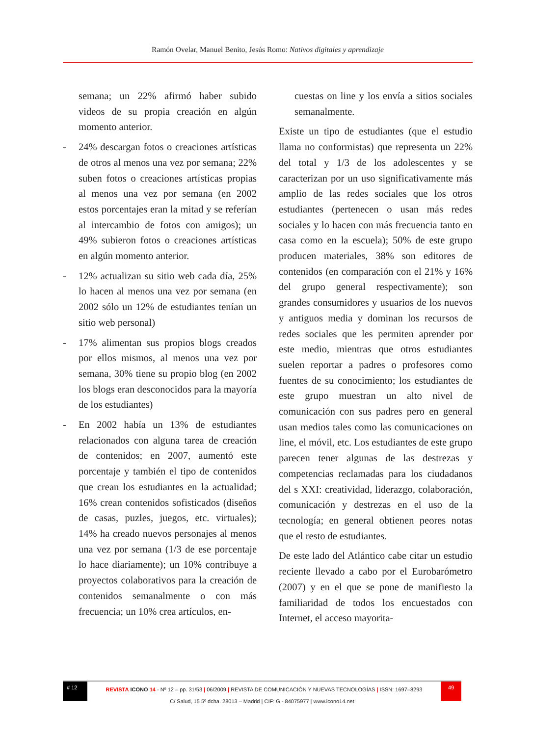Ramón Ovelar, Manuel Benito, Jesús Romo: Nativos digitales y aprendizaje
semana; un 22% afirmó haber subido videos de su propia creación en algún momento anterior.
- 24% descargan fotos o creaciones artísticas de otros al menos una vez por semana; 22% suben fotos o creaciones artísticas propias al menos una vez por semana (en 2002 estos porcentajes eran la mitad y se referían al intercambio de fotos con amigos); un 49% subieron fotos o creaciones artísticas en algún momento anterior.
- 12% actualizan su sitio web cada día, 25% lo hacen al menos una vez por semana (en 2002 sólo un 12% de estudiantes tenían un sitio web personal)
- 17% alimentan sus propios blogs creados por ellos mismos, al menos una vez por semana, 30% tiene su propio blog (en 2002 los blogs eran desconocidos para la mayoría de los estudiantes)
- En 2002 había un 13% de estudiantes relacionados con alguna tarea de creación de contenidos; en 2007, aumentó este porcentaje y también el tipo de contenidos que crean los estudiantes en la actualidad; 16% crean contenidos sofisticados (diseños de casas, puzles, juegos, etc. virtuales); 14% ha creado nuevos personajes al menos una vez por semana (1/3 de ese porcentaje lo hace diariamente); un 10% contribuye a proyectos colaborativos para la creación de contenidos semanalmente o con más frecuencia; un 10% crea artículos, en-
cuestas on line y los envía a sitios sociales semanalmente.
Existe un tipo de estudiantes (que el estudio llama no conformistas) que representa un 22% del total y 1/3 de los adolescentes y se caracterizan por un uso significativamente más amplio de las redes sociales que los otros estudiantes (pertenecen o usan más redes sociales y lo hacen con más frecuencia tanto en casa como en la escuela); 50% de este grupo producen materiales, 38% son editores de contenidos (en comparación con el 21% y 16% del grupo general respectivamente); son grandes consumidores y usuarios de los nuevos y antiguos media y dominan los recursos de redes sociales que les permiten aprender por este medio, mientras que otros estudiantes suelen reportar a padres o profesores como fuentes de su conocimiento; los estudiantes de este grupo muestran un alto nivel de comunicación con sus padres pero en general usan medios tales como las comunicaciones on line, el móvil, etc. Los estudiantes de este grupo parecen tener algunas de las destrezas y competencias reclamadas para los ciudadanos del s XXI: creatividad, liderazgo, colaboración, comunicación y destrezas en el uso de la tecnología; en general obtienen peores notas que el resto de estudiantes.
De este lado del Atlántico cabe citar un estudio reciente llevado a cabo por el Eurobarómetro (2007) y en el que se pone de manifiesto la familiaridad de todos los encuestados con Internet, el acceso mayorita-
# 12
REVISTA ICONO 14 - Nº 12 – pp. 31/53 | 06/2009 | REVISTA DE COMUNICACIÓN Y NUEVAS TECNOLOGÍAS | ISSN: 1697–8293
49
C/ Salud, 15 5º dcha. 28013 – Madrid | CIF: G - 84075977 | www.icono14.net